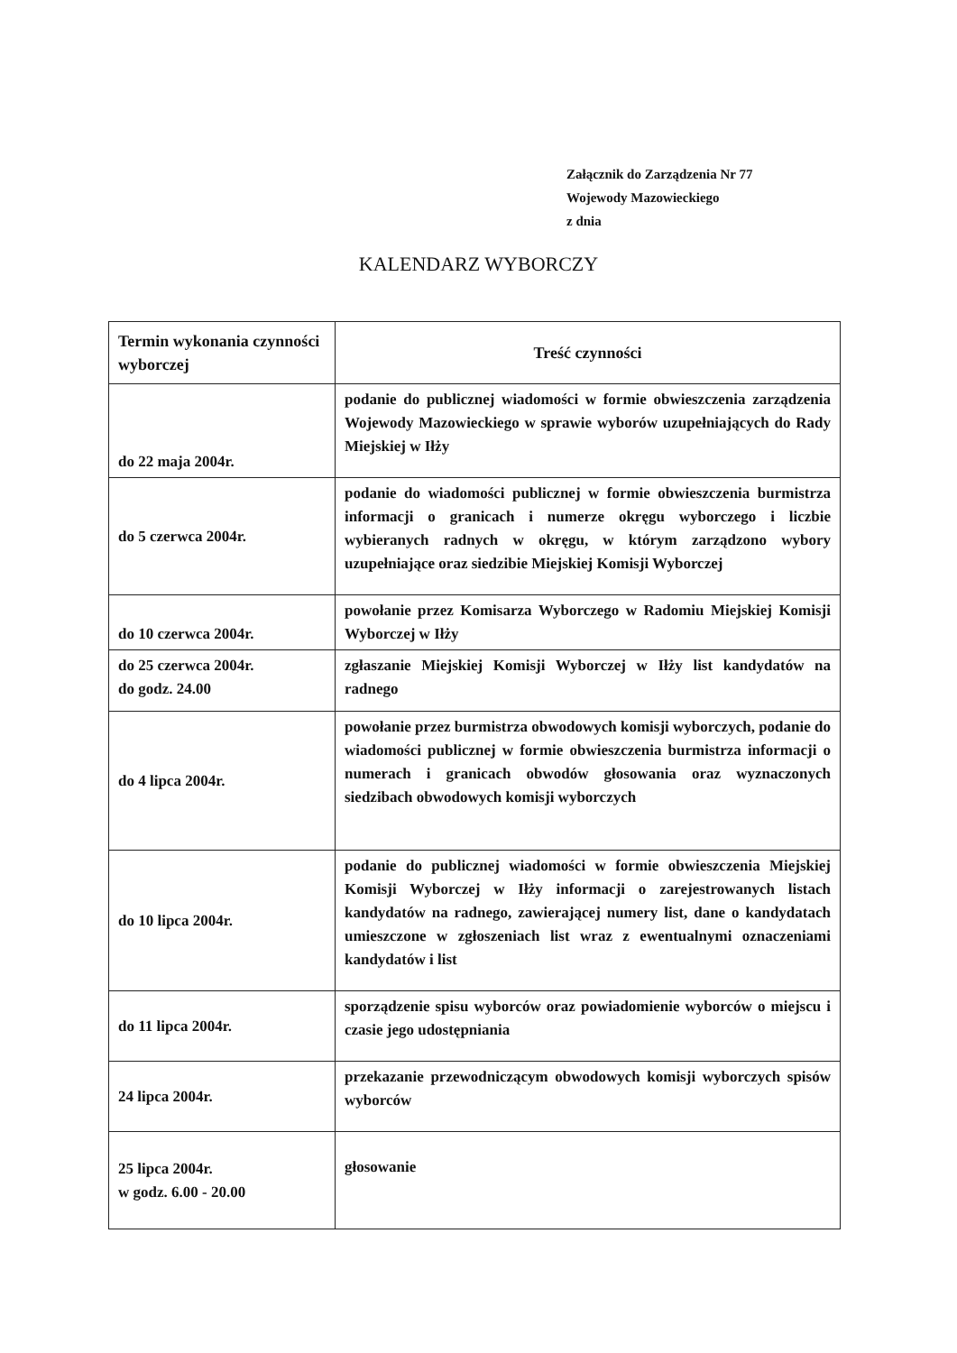Załącznik do Zarządzenia Nr 77
Wojewody Mazowieckiego
z dnia
KALENDARZ WYBORCZY
| Termin wykonania czynności wyborczej | Treść czynności |
| --- | --- |
| do 22 maja 2004r. | podanie do publicznej wiadomości w formie obwieszczenia zarządzenia Wojewody Mazowieckiego w sprawie wyborów uzupełniających do Rady Miejskiej w Iłży |
| do 5 czerwca 2004r. | podanie do wiadomości publicznej w formie obwieszczenia burmistrza informacji o granicach i numerze okręgu wyborczego i liczbie wybieranych radnych w okręgu, w którym zarządzono wybory uzupełniające oraz siedzibie Miejskiej Komisji Wyborczej |
| do 10 czerwca 2004r. | powołanie przez Komisarza Wyborczego w Radomiu Miejskiej Komisji Wyborczej w Iłży |
| do 25 czerwca 2004r. do godz. 24.00 | zgłaszanie Miejskiej Komisji Wyborczej w Iłży list kandydatów na radnego |
| do 4 lipca 2004r. | powołanie przez burmistrza obwodowych komisji wyborczych, podanie do wiadomości publicznej w formie obwieszczenia burmistrza informacji o numerach i granicach obwodów głosowania oraz wyznaczonych siedzibach obwodowych komisji wyborczych |
| do 10 lipca 2004r. | podanie do publicznej wiadomości w formie obwieszczenia Miejskiej Komisji Wyborczej w Iłży informacji o zarejestrowanych listach kandydatów na radnego, zawierającej numery list, dane o kandydatach umieszczone w zgłoszeniach list wraz z ewentualnymi oznaczeniami kandydatów i list |
| do 11 lipca 2004r. | sporządzenie spisu wyborców oraz powiadomienie wyborców o miejscu i czasie jego udostępniania |
| 24 lipca 2004r. | przekazanie przewodniczącym obwodowych komisji wyborczych spisów wyborców |
| 25 lipca 2004r. w godz. 6.00 - 20.00 | głosowanie |